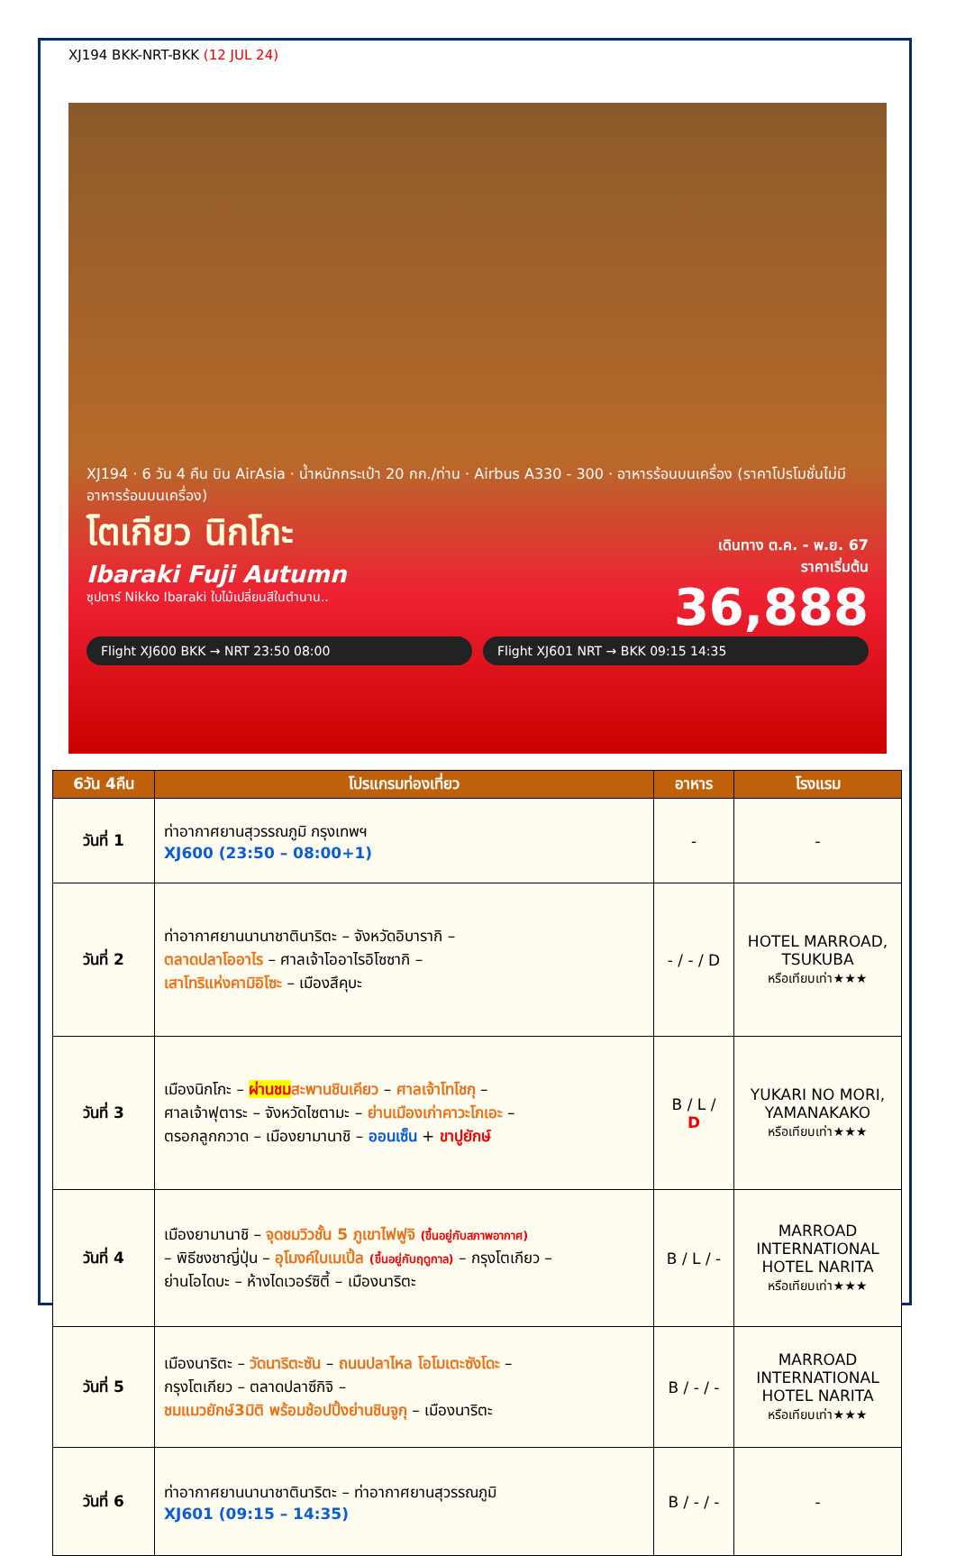XJ194 BKK-NRT-BKK (12 JUL 24)
XJ194 · 6 วัน 4 คืน บิน AirAsia · น้ำหนักกระเป๋า 20 กก./ท่าน · Airbus A330 - 300 · อาหารร้อนบนเครื่อง (ราคาโปรโมชั่นไม่มีอาหารร้อนบนเครื่อง)
โตเกียว นิกโกะ
Ibaraki Fuji Autumn
ซุปตาร์ Nikko Ibaraki ใบไม้เปลี่ยนสีในตำนาน..
เดินทาง ต.ค. - พ.ย. 67
ราคาเริ่มต้น
36,888
Flight XJ600 BKK → NRT 23:50 08:00
Flight XJ601 NRT → BKK 09:15 14:35
| 6วัน 4คืน | โปรแกรมท่องเที่ยว | อาหาร | โรงแรม |
| --- | --- | --- | --- |
| วันที่ 1 | ท่าอากาศยานสุวรรณภูมิ กรุงเทพฯ XJ600 (23:50 – 08:00+1) | - | - |
| วันที่ 2 | ท่าอากาศยานนานาชาตินาริตะ – จังหวัดอิบารากิ – ตลาดปลาโออาไร – ศาลเจ้าโออาไรอิโซซากิ – เสาโทริแห่งคามิอิโซะ – เมืองสึคุบะ | - / - / D | HOTEL MARROAD, TSUKUBA หรือเทียบเท่า★★★ |
| วันที่ 3 | เมืองนิกโกะ – ผ่านชม สะพานชินเคียว – ศาลเจ้าโทโชกุ – ศาลเจ้าฟุตาระ – จังหวัดไซตามะ – ย่านเมืองเก่าคาวะโกเอะ – ตรอกลูกกวาด – เมืองยามานาชิ – ออนเซ็น + ขาปูยักษ์ | B / L / D | YUKARI NO MORI, YAMANAKAKO หรือเทียบเท่า★★★ |
| วันที่ 4 | เมืองยามานาชิ – จุดชมวิวชั้น 5 ภูเขาไฟฟูจิ (ขึ้นอยู่กับสภาพอากาศ) – พิธีชงชาญี่ปุ่น – อุโมงค์ใบเมเปิ้ล (ขึ้นอยู่กับฤดูกาล) – กรุงโตเกียว – ย่านโอไดบะ – ห้างไดเวอร์ซิตี้ – เมืองนาริตะ | B / L / - | MARROAD INTERNATIONAL HOTEL NARITA หรือเทียบเท่า★★★ |
| วันที่ 5 | เมืองนาริตะ – วัดนาริตะซัน – ถนนปลาไหล โอโมเตะซังโดะ – กรุงโตเกียว – ตลาดปลาซึกิจิ – ชมแมวยักษ์3มิติ พร้อมช้อปปิ้งย่านชินจูกุ – เมืองนาริตะ | B / - / - | MARROAD INTERNATIONAL HOTEL NARITA หรือเทียบเท่า★★★ |
| วันที่ 6 | ท่าอากาศยานนานาชาตินาริตะ – ท่าอากาศยานสุวรรณภูมิ XJ601 (09:15 – 14:35) | B / - / - | - |